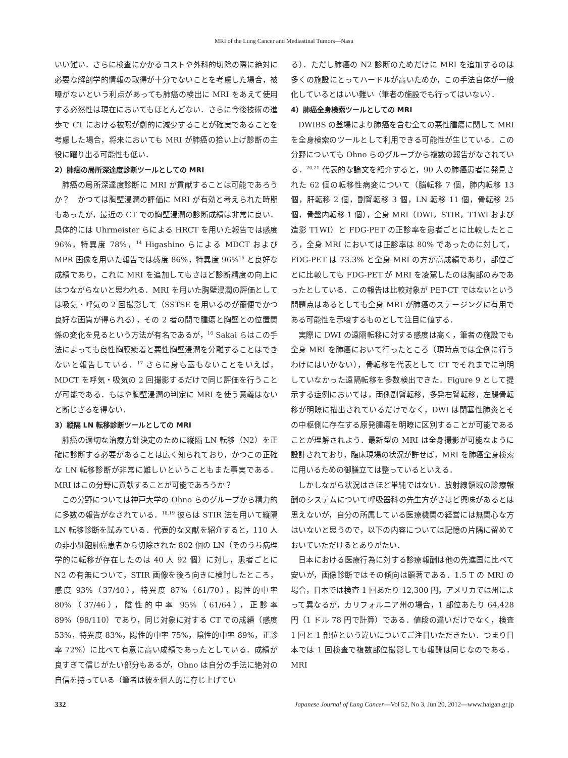MRI of the Lung Cancer and Mediastinal Tumors—Nasu
いい難い．さらに検査にかかるコストや外科的切除の際に絶対に必要な解剖学的情報の取得が十分でないことを考慮した場合，被曝がないという利点があっても肺癌の検出に MRI をあえて使用する必然性は現在においてもほとんどない．さらに今後技術の進歩で CT における被曝が劇的に減少することが確実であることを考慮した場合，将来においても MRI が肺癌の拾い上げ診断の主役に躍り出る可能性も低い．
2）肺癌の局所深達度診断ツールとしての MRI
肺癌の局所深達度診断に MRI が貢献することは可能であろうか？　かつては胸壁浸潤の評価に MRI が有効と考えられた時期もあったが，最近の CT での胸壁浸潤の診断成績は非常に良い．具体的には Uhrmeister らによる HRCT を用いた報告では感度 96%，特異度 78%，<sup>14</sup> Higashino らによる MDCT および MPR 画像を用いた報告では感度 86%，特異度 96%<sup>15</sup> と良好な成績であり，これに MRI を追加してもさほど診断精度の向上にはつながらないと思われる．MRI を用いた胸壁浸潤の評価としては吸気・呼気の 2 回撮影して（SSTSE を用いるのが簡便でかつ良好な画質が得られる），その 2 者の間で腫瘍と胸壁との位置関係の変化を見るという方法が有名であるが，<sup>16</sup> Sakai らはこの手法によっても良性胸膜癒着と悪性胸壁浸潤を分離することはできないと報告している．<sup>17</sup> さらに身も蓋もないことをいえば，MDCT を呼気・吸気の 2 回撮影するだけで同じ評価を行うことが可能である．もはや胸壁浸潤の判定に MRI を使う意義はないと断じざるを得ない．
3）縦隔 LN 転移診断ツールとしての MRI
肺癌の適切な治療方針決定のために縦隔 LN 転移（N2）を正確に診断する必要があることは広く知られており，かつこの正確な LN 転移診断が非常に難しいということもまた事実である．MRI はこの分野に貢献することが可能であろうか？
この分野については神戸大学の Ohno らのグループから精力的に多数の報告がなされている．<sup>18,19</sup> 彼らは STIR 法を用いて縦隔 LN 転移診断を試みている．代表的な文献を紹介すると，110 人の非小細胞肺癌患者から切除された 802 個の LN（そのうち病理学的に転移が存在したのは 40 人 92 個）に対し，患者ごとに N2 の有無について，STIR 画像を後ろ向きに検討したところ，感度 93%（37/40），特異度 87%（61/70），陽性的中率 80%（37/46），陰性的中率 95%（61/64），正診率 89%（98/110）であり，同じ対象に対する CT での成績（感度 53%，特異度 83%，陽性的中率 75%，陰性的中率 89%，正診率 72%）に比べて有意に高い成績であったとしている．成績が良すぎて信じがたい部分もあるが，Ohno は自分の手法に絶対の自信を持っている（筆者は彼を個人的に存じ上げてい
る）．ただし肺癌の N2 診断のためだけに MRI を追加するのは多くの施設にとってハードルが高いためか，この手法自体が一般化しているとはいい難い（筆者の施設でも行ってはいない）．
4）肺癌全身検索ツールとしての MRI
DWIBS の登場により肺癌を含む全ての悪性腫瘍に関して MRI を全身検索のツールとして利用できる可能性が生じている．この分野についても Ohno らのグループから複数の報告がなされている．<sup>20,21</sup> 代表的な論文を紹介すると，90 人の肺癌患者に発見された 62 個の転移性病変について（脳転移 7 個，肺内転移 13 個，肝転移 2 個，副腎転移 3 個，LN 転移 11 個，骨転移 25 個，骨盤内転移 1 個），全身 MRI（DWI，STIR，T1WI および造影 T1WI）と FDG-PET の正診率を患者ごとに比較したところ，全身 MRI においては正診率は 80% であったのに対して，FDG-PET は 73.3% と全身 MRI の方が高成績であり，部位ごとに比較しても FDG-PET が MRI を凌駕したのは胸部のみであったとしている．この報告は比較対象が PET-CT ではないという問題点はあるとしても全身 MRI が肺癌のステージングに有用である可能性を示唆するものとして注目に値する．
実際に DWI の遠隔転移に対する感度は高く，筆者の施設でも全身 MRI を肺癌において行ったところ（現時点では全例に行うわけにはいかない），骨転移を代表として CT でそれまでに判明していなかった遠隔転移を多数検出できた．Figure 9 として提示する症例においては，両側副腎転移，多発右腎転移，左腸骨転移が明瞭に描出されているだけでなく，DWI は閉塞性肺炎とその中枢側に存在する原発腫瘍を明瞭に区別することが可能であることが理解されよう．最新型の MRI は全身撮影が可能なように設計されており，臨床現場の状況が許せば，MRI を肺癌全身検索に用いるための御膳立ては整っているといえる．
しかしながら状況はさほど単純ではない．放射線領域の診療報酬のシステムについて呼吸器科の先生方がさほど興味があるとは思えないが，自分の所属している医療機関の経営には無関心な方はいないと思うので，以下の内容については記憶の片隅に留めておいていただけるとありがたい．
日本における医療行為に対する診療報酬は他の先進国に比べて安いが，画像診断ではその傾向は顕著である．1.5 T の MRI の場合，日本では検査 1 回あたり 12,300 円，アメリカでは州によって異なるが，カリフォルニア州の場合，1 部位あたり 64,428 円（1 ドル 78 円で計算）である．値段の違いだけでなく，検査 1 回と 1 部位という違いについてご注目いただきたい．つまり日本では 1 回検査で複数部位撮影しても報酬は同じなのである．MRI
332 Japanese Journal of Lung Cancer—Vol 52, No 3, Jun 20, 2012—www.haigan.gr.jp